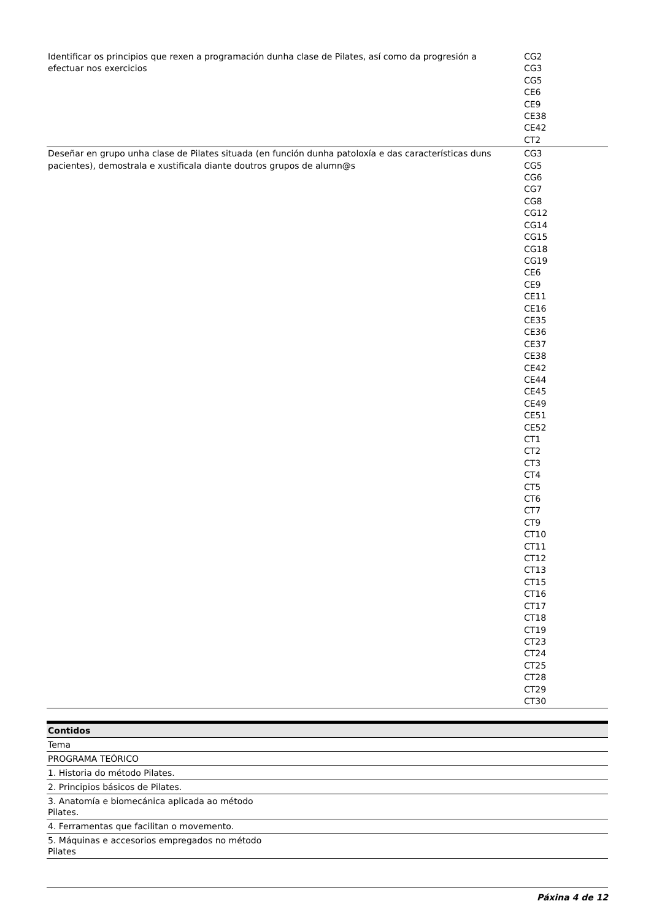| Identificar os principios que rexen a programación dunha clase de Pilates, así como da progresión a efectuar nos exercicios | CG2 CG3 CG5 CE6 CE9 CE38 CE42 CT2 |
| Deseñar en grupo unha clase de Pilates situada (en función dunha patoloxía e das características duns pacientes), demostrala e xustificala diante doutros grupos de alumn@s | CG3 CG5 CG6 CG7 CG8 CG12 CG14 CG15 CG18 CG19 CE6 CE9 CE11 CE16 CE35 CE36 CE37 CE38 CE42 CE44 CE45 CE49 CE51 CE52 CT1 CT2 CT3 CT4 CT5 CT6 CT7 CT9 CT10 CT11 CT12 CT13 CT15 CT16 CT17 CT18 CT19 CT23 CT24 CT25 CT28 CT29 CT30 |
| Contidos |
| Tema |
| PROGRAMA TEÓRICO |
| 1. Historia do método Pilates. |
| 2. Principios básicos de Pilates. |
| 3. Anatomía e biomecánica aplicada ao método Pilates. |
| 4. Ferramentas que facilitan o movemento. |
| 5. Máquinas e accesorios empregados no método Pilates |
Páxina 4 de 12